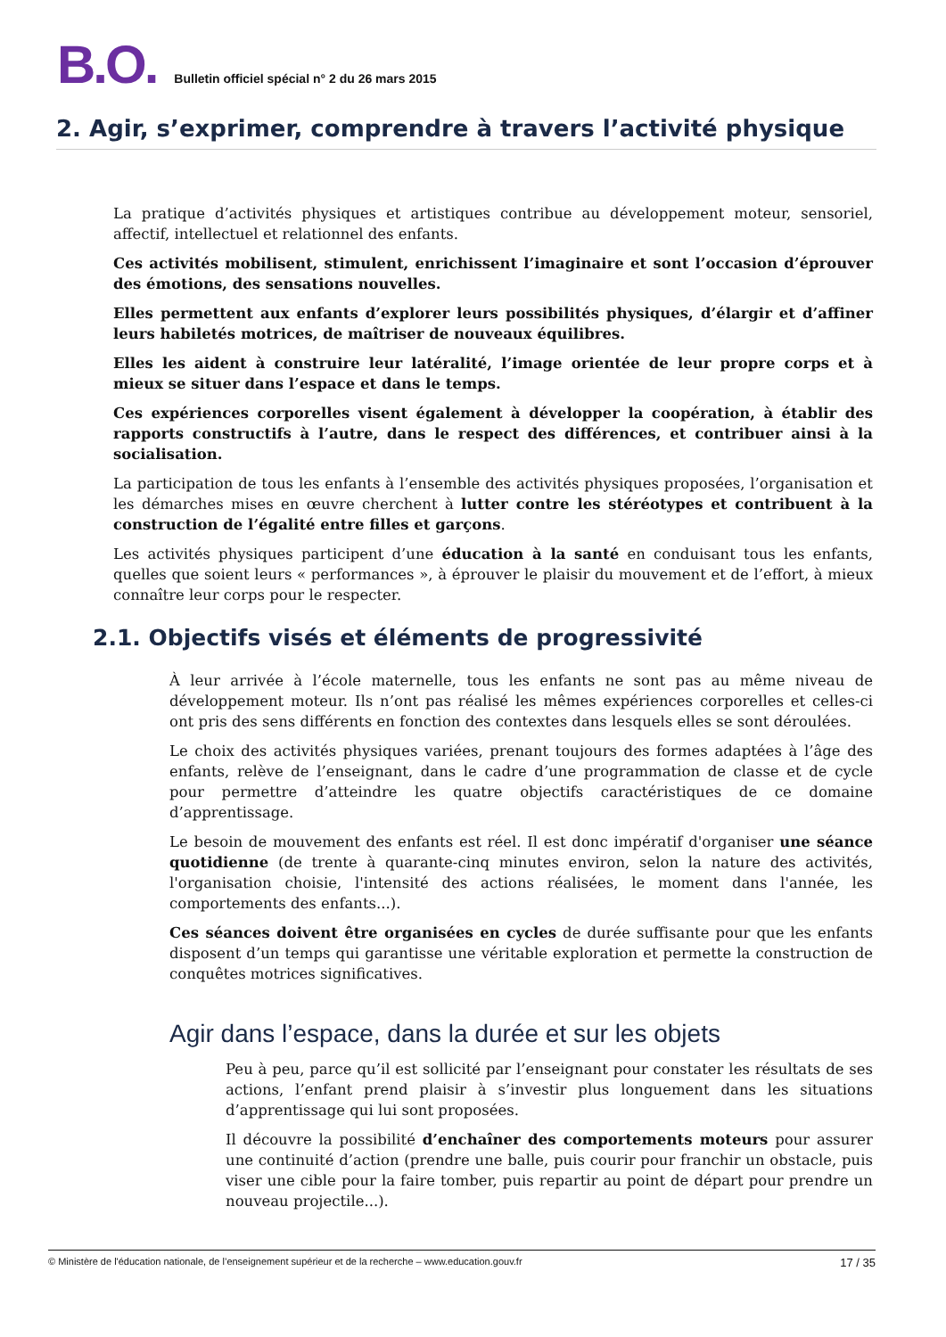B.O. Bulletin officiel spécial n° 2 du 26 mars 2015
2. Agir, s’exprimer, comprendre à travers l’activité physique
La pratique d’activités physiques et artistiques contribue au développement moteur, sensoriel, affectif, intellectuel et relationnel des enfants.
Ces activités mobilisent, stimulent, enrichissent l’imaginaire et sont l’occasion d’éprouver des émotions, des sensations nouvelles.
Elles permettent aux enfants d’explorer leurs possibilités physiques, d’élargir et d’affiner leurs habiletés motrices, de maîtriser de nouveaux équilibres.
Elles les aident à construire leur latéralité, l’image orientée de leur propre corps et à mieux se situer dans l’espace et dans le temps.
Ces expériences corporelles visent également à développer la coopération, à établir des rapports constructifs à l’autre, dans le respect des différences, et contribuer ainsi à la socialisation.
La participation de tous les enfants à l’ensemble des activités physiques proposées, l’organisation et les démarches mises en œuvre cherchent à lutter contre les stéréotypes et contribuent à la construction de l’égalité entre filles et garçons.
Les activités physiques participent d’une éducation à la santé en conduisant tous les enfants, quelles que soient leurs « performances », à éprouver le plaisir du mouvement et de l’effort, à mieux connaître leur corps pour le respecter.
2.1. Objectifs visés et éléments de progressivité
À leur arrivée à l’école maternelle, tous les enfants ne sont pas au même niveau de développement moteur. Ils n’ont pas réalisé les mêmes expériences corporelles et celles-ci ont pris des sens différents en fonction des contextes dans lesquels elles se sont déroulées.
Le choix des activités physiques variées, prenant toujours des formes adaptées à l’âge des enfants, relève de l’enseignant, dans le cadre d’une programmation de classe et de cycle pour permettre d’atteindre les quatre objectifs caractéristiques de ce domaine d’apprentissage.
Le besoin de mouvement des enfants est réel. Il est donc impératif d'organiser une séance quotidienne (de trente à quarante-cinq minutes environ, selon la nature des activités, l'organisation choisie, l'intensité des actions réalisées, le moment dans l'année, les comportements des enfants...).
Ces séances doivent être organisées en cycles de durée suffisante pour que les enfants disposent d’un temps qui garantisse une véritable exploration et permette la construction de conquêtes motrices significatives.
Agir dans l’espace, dans la durée et sur les objets
Peu à peu, parce qu’il est sollicité par l’enseignant pour constater les résultats de ses actions, l’enfant prend plaisir à s’investir plus longuement dans les situations d’apprentissage qui lui sont proposées.
Il découvre la possibilité d’enchaîner des comportements moteurs pour assurer une continuité d’action (prendre une balle, puis courir pour franchir un obstacle, puis viser une cible pour la faire tomber, puis repartir au point de départ pour prendre un nouveau projectile...).
© Ministère de l'éducation nationale, de l’enseignement supérieur et de la recherche – www.education.gouv.fr 17 / 35